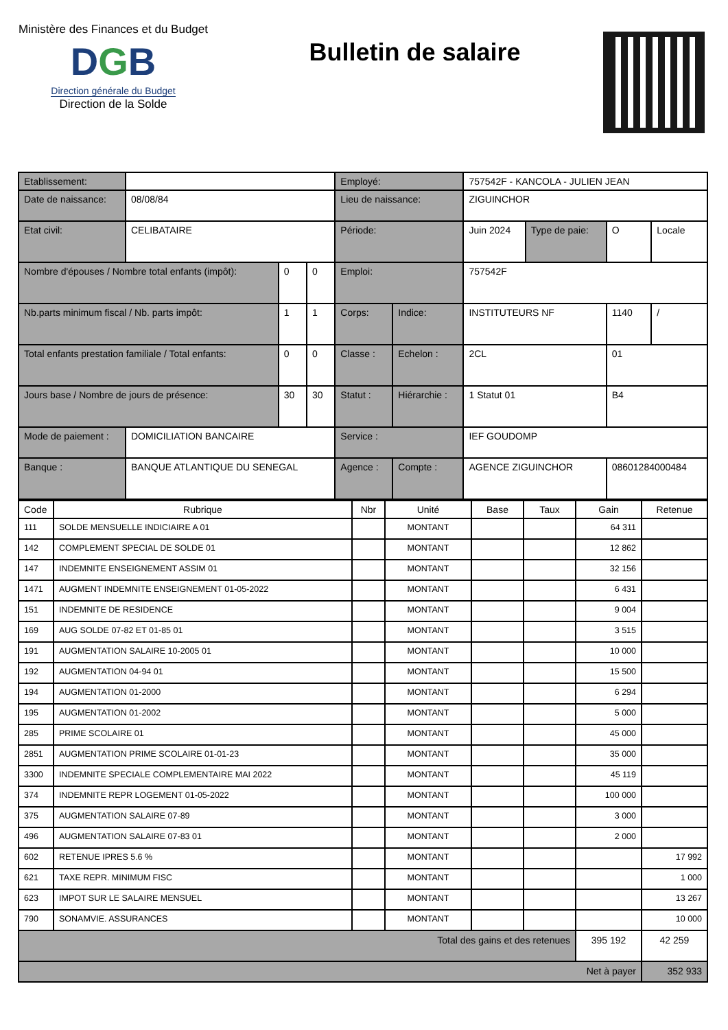Ministère des Finances et du Budget
DGB
Direction générale du Budget
Direction de la Solde
Bulletin de salaire
| Etablissement: | | | | Employé: | | 757542F - KANCOLA - JULIEN JEAN | | | |
| Date de naissance: | 08/08/84 | | | Lieu de naissance: | | ZIGUINCHOR | | | |
| Etat civil: | CELIBATAIRE | | | Période: | | Juin 2024 | Type de paie: | O | Locale |
| Nombre d'épouses / Nombre total enfants (impôt): | | 0 | 0 | Emploi: | | 757542F | | | |
| Nb.parts minimum fiscal / Nb. parts impôt: | | 1 | 1 | Corps: | Indice: | INSTITUTEURS NF | | 1140 | / |
| Total enfants prestation familiale / Total enfants: | | 0 | 0 | Classe : | Echelon : | 2CL | | 01 | |
| Jours base / Nombre de jours de présence: | | 30 | 30 | Statut : | Hiérarchie : | 1 Statut 01 | | B4 | |
| Mode de paiement : | DOMICILIATION BANCAIRE | | | Service : | | IEF GOUDOMP | | | |
| Banque : | BANQUE ATLANTIQUE DU SENEGAL | | | Agence : | Compte : | AGENCE ZIGUINCHOR | | 08601284000484 | |
| Code | Rubrique | Nbr | Unité | Base | Taux | Gain | Retenue |
| --- | --- | --- | --- | --- | --- | --- | --- |
| 111 | SOLDE MENSUELLE INDICIAIRE A 01 | | MONTANT | | | 64 311 | |
| 142 | COMPLEMENT SPECIAL DE SOLDE 01 | | MONTANT | | | 12 862 | |
| 147 | INDEMNITE ENSEIGNEMENT ASSIM 01 | | MONTANT | | | 32 156 | |
| 1471 | AUGMENT INDEMNITE ENSEIGNEMENT 01-05-2022 | | MONTANT | | | 6 431 | |
| 151 | INDEMNITE DE RESIDENCE | | MONTANT | | | 9 004 | |
| 169 | AUG SOLDE 07-82 ET 01-85 01 | | MONTANT | | | 3 515 | |
| 191 | AUGMENTATION SALAIRE 10-2005 01 | | MONTANT | | | 10 000 | |
| 192 | AUGMENTATION 04-94 01 | | MONTANT | | | 15 500 | |
| 194 | AUGMENTATION 01-2000 | | MONTANT | | | 6 294 | |
| 195 | AUGMENTATION 01-2002 | | MONTANT | | | 5 000 | |
| 285 | PRIME SCOLAIRE 01 | | MONTANT | | | 45 000 | |
| 2851 | AUGMENTATION PRIME SCOLAIRE 01-01-23 | | MONTANT | | | 35 000 | |
| 3300 | INDEMNITE SPECIALE COMPLEMENTAIRE MAI 2022 | | MONTANT | | | 45 119 | |
| 374 | INDEMNITE REPR LOGEMENT 01-05-2022 | | MONTANT | | | 100 000 | |
| 375 | AUGMENTATION SALAIRE 07-89 | | MONTANT | | | 3 000 | |
| 496 | AUGMENTATION SALAIRE 07-83 01 | | MONTANT | | | 2 000 | |
| 602 | RETENUE IPRES 5.6 % | | MONTANT | | | | 17 992 |
| 621 | TAXE REPR. MINIMUM FISC | | MONTANT | | | | 1 000 |
| 623 | IMPOT SUR LE SALAIRE MENSUEL | | MONTANT | | | | 13 267 |
| 790 | SONAMVIE. ASSURANCES | | MONTANT | | | | 10 000 |
| Total des gains et des retenues | | | | | | 395 192 | 42 259 |
| Net à payer | | | | | | | 352 933 |